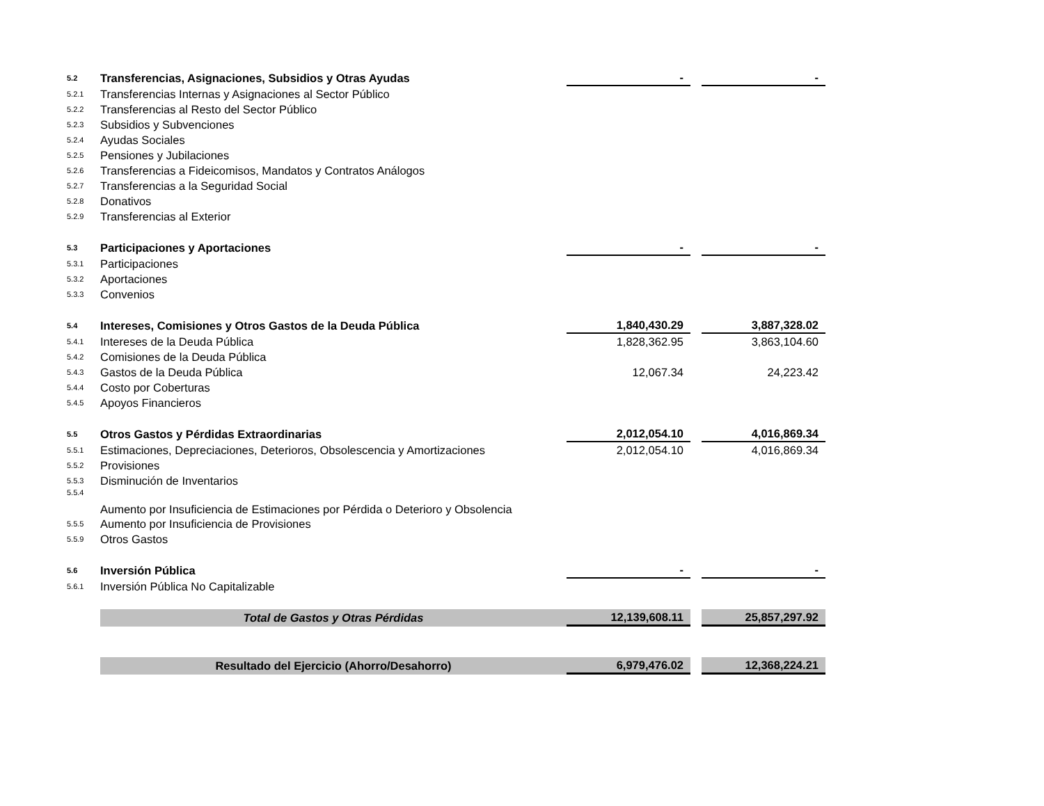| 5.2 | Transferencias, Asignaciones, Subsidios y Otras Ayudas | - | | - |
| 5.2.1 | Transferencias Internas y Asignaciones al Sector Público | | | |
| 5.2.2 | Transferencias al Resto del Sector Público | | | |
| 5.2.3 | Subsidios y Subvenciones | | | |
| 5.2.4 | Ayudas Sociales | | | |
| 5.2.5 | Pensiones y Jubilaciones | | | |
| 5.2.6 | Transferencias a Fideicomisos, Mandatos y Contratos Análogos | | | |
| 5.2.7 | Transferencias a la Seguridad Social | | | |
| 5.2.8 | Donativos | | | |
| 5.2.9 | Transferencias al Exterior | | | |
| 5.3 | Participaciones y Aportaciones | - | | - |
| 5.3.1 | Participaciones | | | |
| 5.3.2 | Aportaciones | | | |
| 5.3.3 | Convenios | | | |
| 5.4 | Intereses, Comisiones y Otros Gastos de la Deuda Pública | 1,840,430.29 | | 3,887,328.02 |
| 5.4.1 | Intereses de la Deuda Pública | 1,828,362.95 | | 3,863,104.60 |
| 5.4.2 | Comisiones de la Deuda Pública | | | |
| 5.4.3 | Gastos de la Deuda Pública | 12,067.34 | | 24,223.42 |
| 5.4.4 | Costo por Coberturas | | | |
| 5.4.5 | Apoyos Financieros | | | |
| 5.5 | Otros Gastos y Pérdidas Extraordinarias | 2,012,054.10 | | 4,016,869.34 |
| 5.5.1 | Estimaciones, Depreciaciones, Deterioros, Obsolescencia y Amortizaciones | 2,012,054.10 | | 4,016,869.34 |
| 5.5.2 | Provisiones | | | |
| 5.5.3 | Disminución de Inventarios | | | |
| 5.5.4 | Aumento por Insuficiencia de Estimaciones por Pérdida o Deterioro y Obsolencia | | | |
| 5.5.5 | Aumento por Insuficiencia de Provisiones | | | |
| 5.5.9 | Otros Gastos | | | |
| 5.6 | Inversión Pública | - | | - |
| 5.6.1 | Inversión Pública No Capitalizable | | | |
| | Total de Gastos y Otras Pérdidas | 12,139,608.11 | | 25,857,297.92 |
| | Resultado del Ejercicio (Ahorro/Desahorro) | 6,979,476.02 | | 12,368,224.21 |